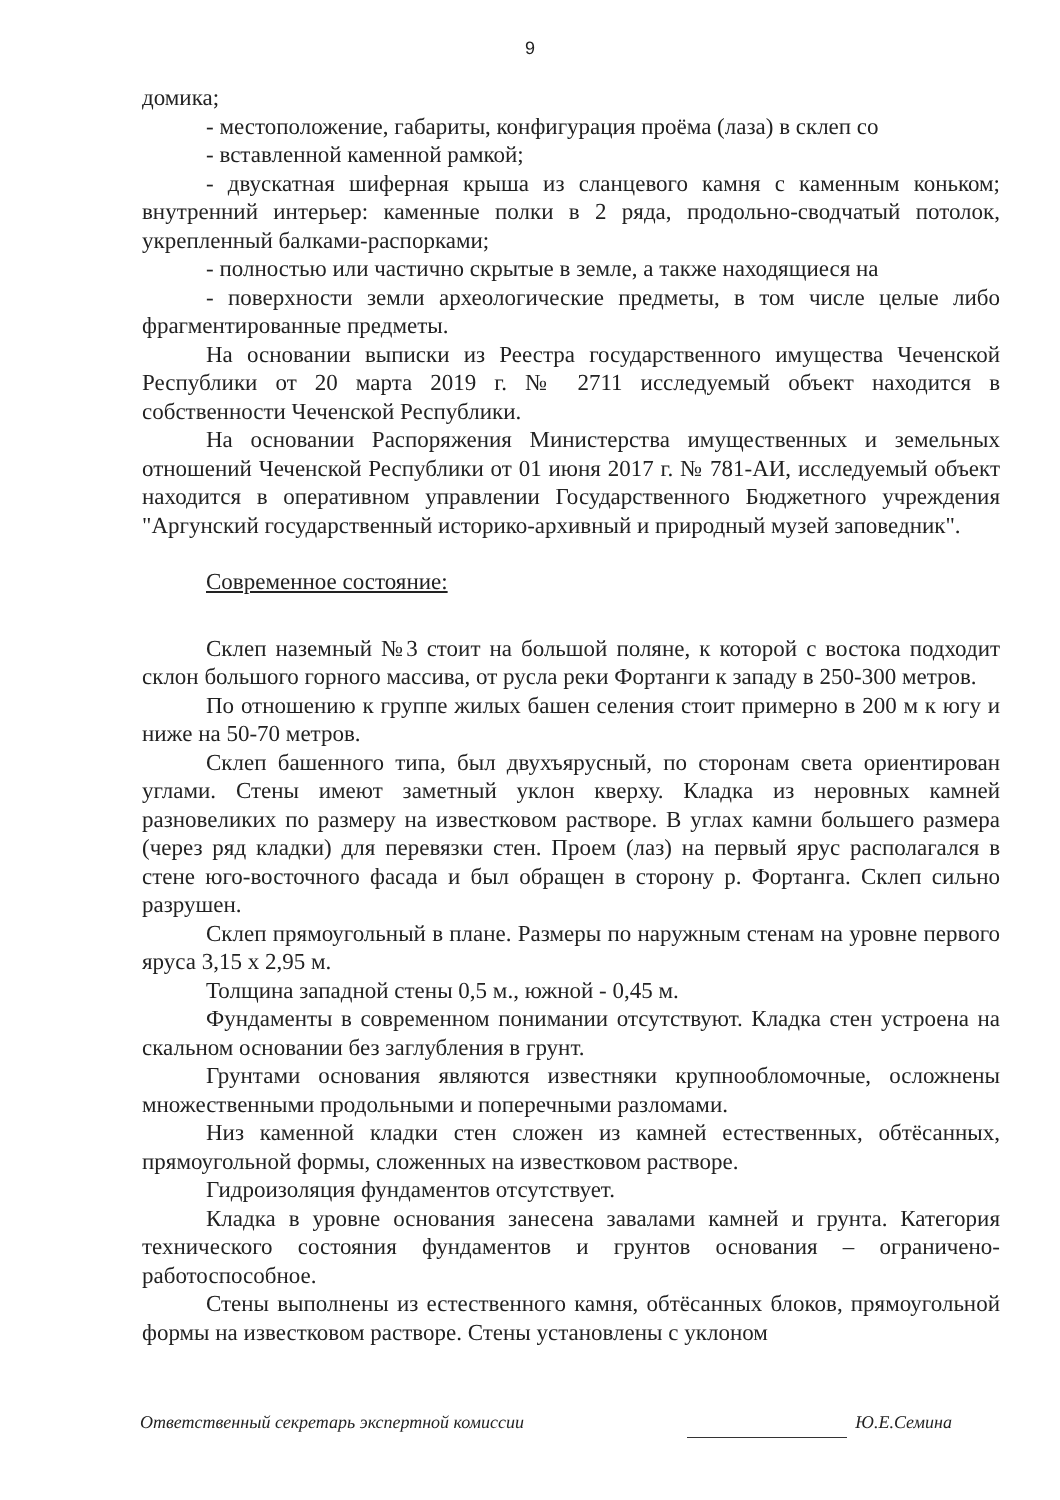9
домика;
- местоположение, габариты, конфигурация проёма (лаза) в склеп со
- вставленной каменной рамкой;
- двускатная шиферная крыша из сланцевого камня с каменным коньком; внутренний интерьер: каменные полки в 2 ряда, продольно-сводчатый потолок, укрепленный балками-распорками;
- полностью или частично скрытые в земле, а также находящиеся на
- поверхности земли археологические предметы, в том числе целые либо фрагментированные предметы.
На основании выписки из Реестра государственного имущества Чеченской Республики от 20 марта 2019 г. № 2711 исследуемый объект находится в собственности Чеченской Республики.
На основании Распоряжения Министерства имущественных и земельных отношений Чеченской Республики от 01 июня 2017 г. № 781-АИ, исследуемый объект находится в оперативном управлении Государственного Бюджетного учреждения "Аргунский государственный историко-архивный и природный музей заповедник".
Современное состояние:
Склеп наземный №3 стоит на большой поляне, к которой с востока подходит склон большого горного массива, от русла реки Фортанги к западу в 250-300 метров.
По отношению к группе жилых башен селения стоит примерно в 200 м к югу и ниже на 50-70 метров.
Склеп башенного типа, был двухъярусный, по сторонам света ориентирован углами. Стены имеют заметный уклон кверху. Кладка из неровных камней разновеликих по размеру на известковом растворе. В углах камни большего размера (через ряд кладки) для перевязки стен. Проем (лаз) на первый ярус располагался в стене юго-восточного фасада и был обращен в сторону р. Фортанга. Склеп сильно разрушен.
Склеп прямоугольный в плане. Размеры по наружным стенам на уровне первого яруса 3,15 х 2,95 м.
Толщина западной стены 0,5 м., южной - 0,45 м.
Фундаменты в современном понимании отсутствуют. Кладка стен устроена на скальном основании без заглубления в грунт.
Грунтами основания являются известняки крупнообломочные, осложнены множественными продольными и поперечными разломами.
Низ каменной кладки стен сложен из камней естественных, обтёсанных, прямоугольной формы, сложенных на известковом растворе.
Гидроизоляция фундаментов отсутствует.
Кладка в уровне основания занесена завалами камней и грунта. Категория технического состояния фундаментов и грунтов основания – ограничено-работоспособное.
Стены выполнены из естественного камня, обтёсанных блоков, прямоугольной формы на известковом растворе. Стены установлены с уклоном
Ответственный секретарь экспертной комиссии Ю.Е.Семина